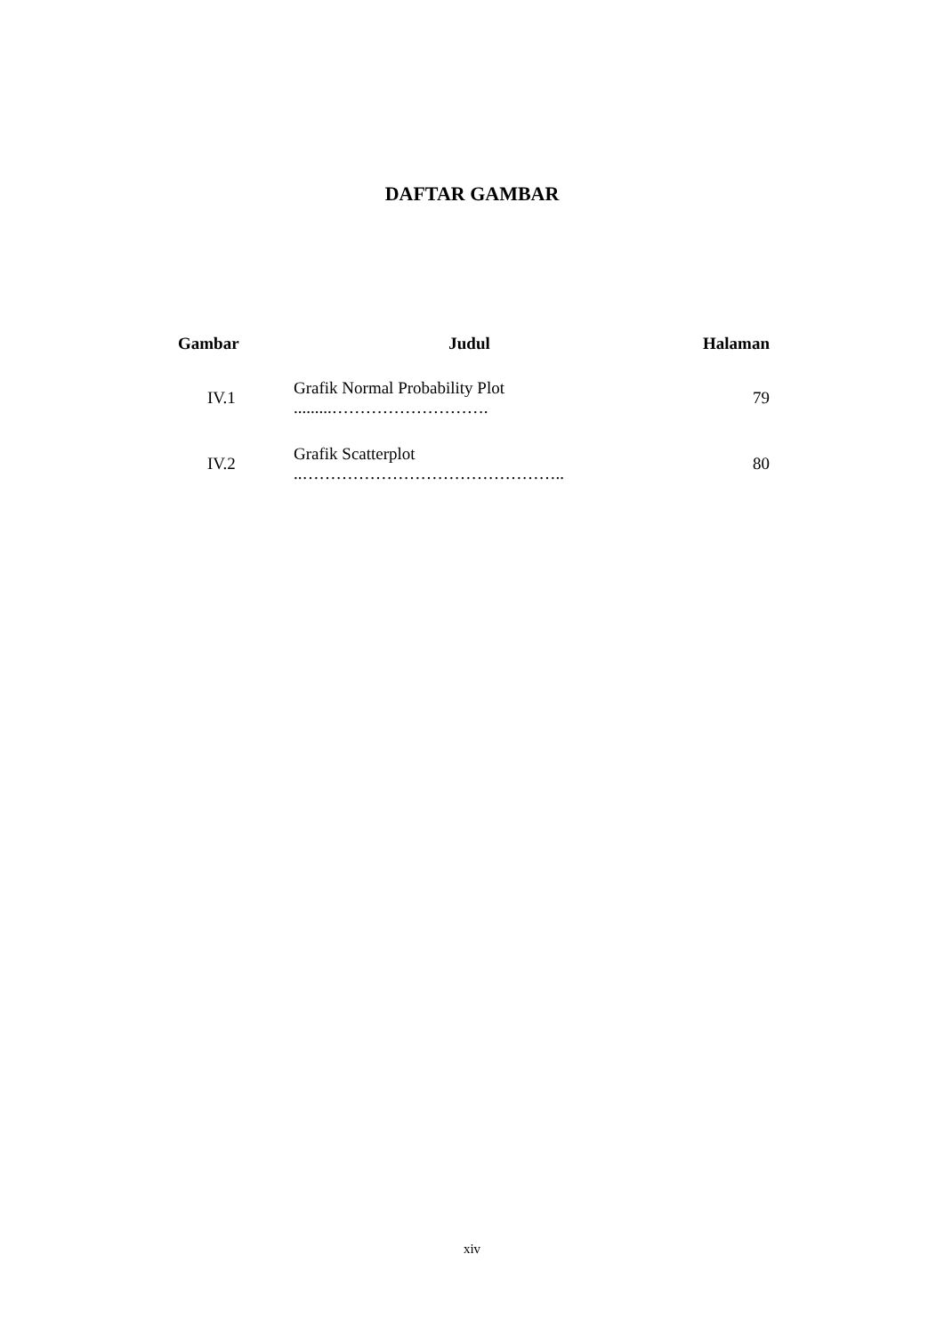DAFTAR GAMBAR
| Gambar | Judul | Halaman |
| --- | --- | --- |
| IV.1 | Grafik Normal Probability Plot .........………………………. | 79 |
| IV.2 | Grafik Scatterplot ..……………………………………….. | 80 |
xiv